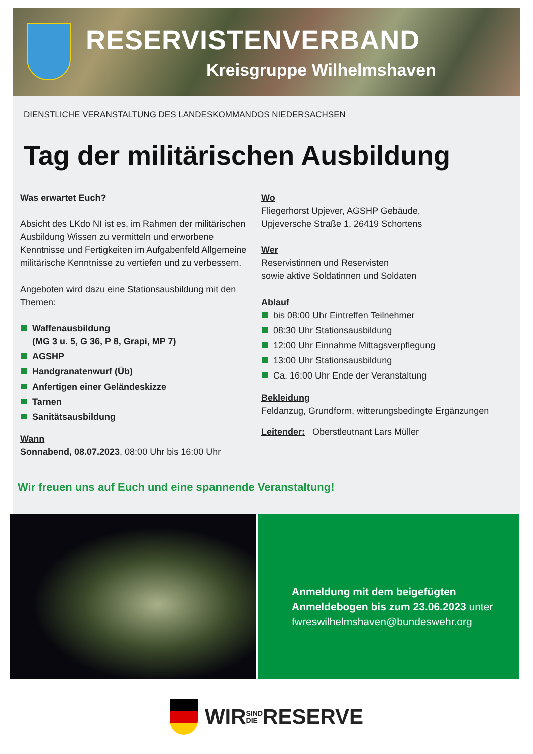RESERVISTENVERBAND
Kreisgruppe Wilhelmshaven
DIENSTLICHE VERANSTALTUNG DES LANDESKOMMANDOS NIEDERSACHSEN
Tag der militärischen Ausbildung
Was erwartet Euch?
Absicht des LKdo NI ist es, im Rahmen der militärischen Ausbildung Wissen zu vermitteln und erworbene Kenntnisse und Fertigkeiten im Aufgabenfeld Allgemeine militärische Kenntnisse zu vertiefen und zu verbessern.
Angeboten wird dazu eine Stationsausbildung mit den Themen:
Waffenausbildung
(MG 3 u. 5, G 36, P 8, Grapi, MP 7)
AGSHP
Handgranatenwurf (Üb)
Anfertigen einer Geländeskizze
Tarnen
Sanitätsausbildung
Wann
Sonnabend, 08.07.2023, 08:00 Uhr bis 16:00 Uhr
Wo
Fliegerhorst Upjever, AGSHP Gebäude,
Upjeversche Straße 1, 26419 Schortens
Wer
Reservistinnen und Reservisten
sowie aktive Soldatinnen und Soldaten
Ablauf
bis 08:00 Uhr Eintreffen Teilnehmer
08:30 Uhr Stationsausbildung
12:00 Uhr Einnahme Mittagsverpflegung
13:00 Uhr Stationsausbildung
Ca. 16:00 Uhr Ende der Veranstaltung
Bekleidung
Feldanzug, Grundform, witterungsbedingte Ergänzungen
Leitender: Oberstleutnant Lars Müller
Wir freuen uns auf Euch und eine spannende Veranstaltung!
Anmeldung mit dem beigefügten
Anmeldebogen bis zum 23.06.2023 unter
fwreswilhelmshaven@bundeswehr.org
WIR SIND
DIE RESERVE